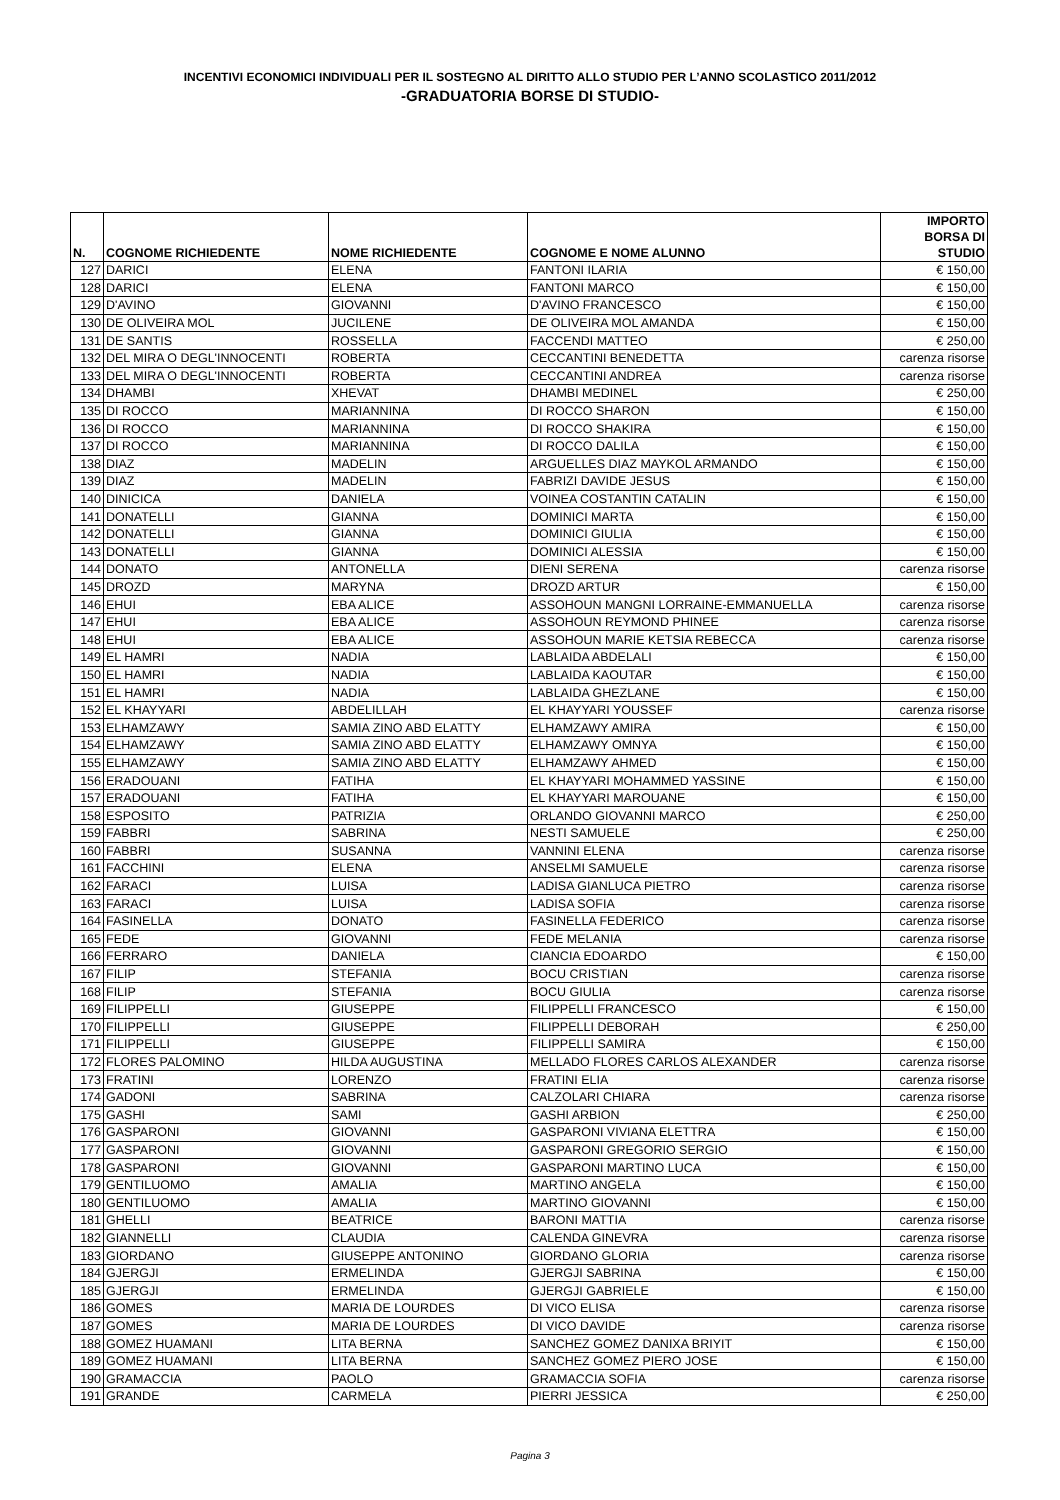INCENTIVI ECONOMICI INDIVIDUALI PER IL SOSTEGNO AL DIRITTO ALLO STUDIO PER L’ANNO SCOLASTICO 2011/2012
-GRADUATORIA BORSE DI STUDIO-
| N. | COGNOME RICHIEDENTE | NOME RICHIEDENTE | COGNOME E NOME ALUNNO | IMPORTO BORSA DI STUDIO |
| --- | --- | --- | --- | --- |
| 127 | DARICI | ELENA | FANTONI ILARIA | € 150,00 |
| 128 | DARICI | ELENA | FANTONI MARCO | € 150,00 |
| 129 | D'AVINO | GIOVANNI | D'AVINO FRANCESCO | € 150,00 |
| 130 | DE OLIVEIRA MOL | JUCILENE | DE OLIVEIRA MOL AMANDA | € 150,00 |
| 131 | DE SANTIS | ROSSELLA | FACCENDI MATTEO | € 250,00 |
| 132 | DEL MIRA O DEGL'INNOCENTI | ROBERTA | CECCANTINI BENEDETTA | carenza risorse |
| 133 | DEL MIRA O DEGL'INNOCENTI | ROBERTA | CECCANTINI ANDREA | carenza risorse |
| 134 | DHAMBI | XHEVAT | DHAMBI MEDINEL | € 250,00 |
| 135 | DI ROCCO | MARIANNINA | DI ROCCO SHARON | € 150,00 |
| 136 | DI ROCCO | MARIANNINA | DI ROCCO SHAKIRA | € 150,00 |
| 137 | DI ROCCO | MARIANNINA | DI ROCCO DALILA | € 150,00 |
| 138 | DIAZ | MADELIN | ARGUELLES DIAZ MAYKOL ARMANDO | € 150,00 |
| 139 | DIAZ | MADELIN | FABRIZI DAVIDE JESUS | € 150,00 |
| 140 | DINICICA | DANIELA | VOINEA COSTANTIN CATALIN | € 150,00 |
| 141 | DONATELLI | GIANNA | DOMINICI MARTA | € 150,00 |
| 142 | DONATELLI | GIANNA | DOMINICI GIULIA | € 150,00 |
| 143 | DONATELLI | GIANNA | DOMINICI ALESSIA | € 150,00 |
| 144 | DONATO | ANTONELLA | DIENI SERENA | carenza risorse |
| 145 | DROZD | MARYNA | DROZD ARTUR | € 150,00 |
| 146 | EHUI | EBA ALICE | ASSOHOUN MANGNI LORRAINE-EMMANUELLA | carenza risorse |
| 147 | EHUI | EBA ALICE | ASSOHOUN REYMOND PHINEE | carenza risorse |
| 148 | EHUI | EBA ALICE | ASSOHOUN MARIE KETSIA REBECCA | carenza risorse |
| 149 | EL HAMRI | NADIA | LABLAIDA ABDELALI | € 150,00 |
| 150 | EL HAMRI | NADIA | LABLAIDA KAOUTAR | € 150,00 |
| 151 | EL HAMRI | NADIA | LABLAIDA GHEZLANE | € 150,00 |
| 152 | EL KHAYYARI | ABDELILLAH | EL KHAYYARI YOUSSEF | carenza risorse |
| 153 | ELHAMZAWY | SAMIA ZINO ABD ELATTY | ELHAMZAWY AMIRA | € 150,00 |
| 154 | ELHAMZAWY | SAMIA ZINO ABD ELATTY | ELHAMZAWY OMNYA | € 150,00 |
| 155 | ELHAMZAWY | SAMIA ZINO ABD ELATTY | ELHAMZAWY AHMED | € 150,00 |
| 156 | ERADOUANI | FATIHA | EL KHAYYARI MOHAMMED YASSINE | € 150,00 |
| 157 | ERADOUANI | FATIHA | EL KHAYYARI MAROUANE | € 150,00 |
| 158 | ESPOSITO | PATRIZIA | ORLANDO GIOVANNI MARCO | € 250,00 |
| 159 | FABBRI | SABRINA | NESTI SAMUELE | € 250,00 |
| 160 | FABBRI | SUSANNA | VANNINI ELENA | carenza risorse |
| 161 | FACCHINI | ELENA | ANSELMI SAMUELE | carenza risorse |
| 162 | FARACI | LUISA | LADISA GIANLUCA PIETRO | carenza risorse |
| 163 | FARACI | LUISA | LADISA SOFIA | carenza risorse |
| 164 | FASINELLA | DONATO | FASINELLA FEDERICO | carenza risorse |
| 165 | FEDE | GIOVANNI | FEDE MELANIA | carenza risorse |
| 166 | FERRARO | DANIELA | CIANCIA EDOARDO | € 150,00 |
| 167 | FILIP | STEFANIA | BOCU CRISTIAN | carenza risorse |
| 168 | FILIP | STEFANIA | BOCU GIULIA | carenza risorse |
| 169 | FILIPPELLI | GIUSEPPE | FILIPPELLI FRANCESCO | € 150,00 |
| 170 | FILIPPELLI | GIUSEPPE | FILIPPELLI DEBORAH | € 250,00 |
| 171 | FILIPPELLI | GIUSEPPE | FILIPPELLI SAMIRA | € 150,00 |
| 172 | FLORES PALOMINO | HILDA AUGUSTINA | MELLADO FLORES CARLOS ALEXANDER | carenza risorse |
| 173 | FRATINI | LORENZO | FRATINI ELIA | carenza risorse |
| 174 | GADONI | SABRINA | CALZOLARI CHIARA | carenza risorse |
| 175 | GASHI | SAMI | GASHI ARBION | € 250,00 |
| 176 | GASPARONI | GIOVANNI | GASPARONI VIVIANA ELETTRA | € 150,00 |
| 177 | GASPARONI | GIOVANNI | GASPARONI GREGORIO SERGIO | € 150,00 |
| 178 | GASPARONI | GIOVANNI | GASPARONI MARTINO LUCA | € 150,00 |
| 179 | GENTILUOMO | AMALIA | MARTINO ANGELA | € 150,00 |
| 180 | GENTILUOMO | AMALIA | MARTINO GIOVANNI | € 150,00 |
| 181 | GHELLI | BEATRICE | BARONI MATTIA | carenza risorse |
| 182 | GIANNELLI | CLAUDIA | CALENDA GINEVRA | carenza risorse |
| 183 | GIORDANO | GIUSEPPE ANTONINO | GIORDANO GLORIA | carenza risorse |
| 184 | GJERGJI | ERMELINDA | GJERGJI SABRINA | € 150,00 |
| 185 | GJERGJI | ERMELINDA | GJERGJI GABRIELE | € 150,00 |
| 186 | GOMES | MARIA DE LOURDES | DI VICO ELISA | carenza risorse |
| 187 | GOMES | MARIA DE LOURDES | DI VICO DAVIDE | carenza risorse |
| 188 | GOMEZ HUAMANI | LITA BERNA | SANCHEZ GOMEZ DANIXA BRIYIT | € 150,00 |
| 189 | GOMEZ HUAMANI | LITA BERNA | SANCHEZ GOMEZ PIERO JOSE | € 150,00 |
| 190 | GRAMACCIA | PAOLO | GRAMACCIA SOFIA | carenza risorse |
| 191 | GRANDE | CARMELA | PIERRI JESSICA | € 250,00 |
Pagina 3